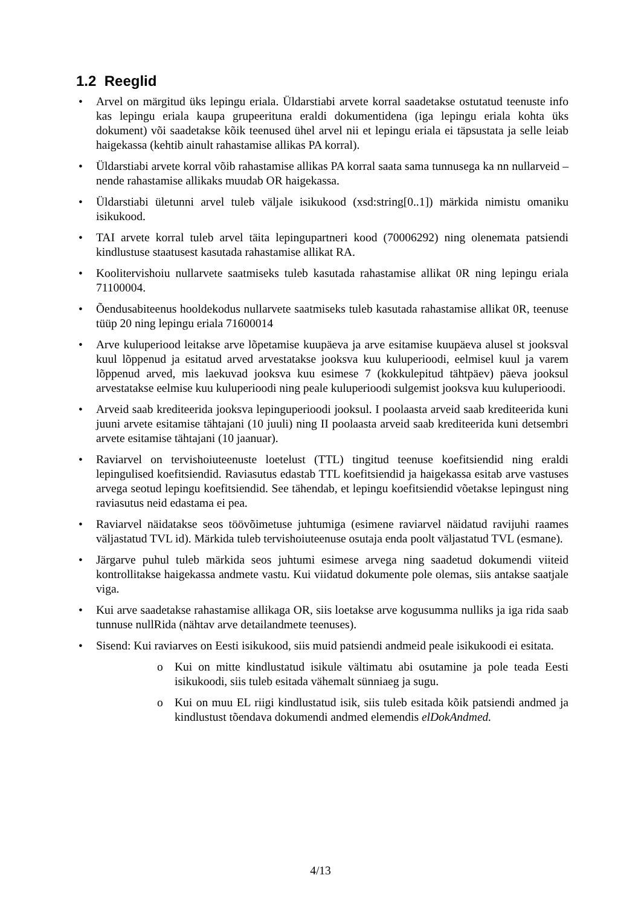1.2 Reeglid
• Arvel on märgitud üks lepingu eriala. Üldarstiabi arvete korral saadetakse ostutatud teenuste info kas lepingu eriala kaupa grupeerituna eraldi dokumentidena (iga lepingu eriala kohta üks dokument) või saadetakse kõik teenused ühel arvel nii et lepingu eriala ei täpsustata ja selle leiab haigekassa (kehtib ainult rahastamise allikas PA korral).
• Üldarstiabi arvete korral võib rahastamise allikas PA korral saata sama tunnusega ka nn nullarveid – nende rahastamise allikaks muudab OR haigekassa.
• Üldarstiabi ületunni arvel tuleb väljale isikukood (xsd:string[0..1]) märkida nimistu omaniku isikukood.
• TAI arvete korral tuleb arvel täita lepingupartneri kood (70006292) ning olenemata patsiendi kindlustuse staatusest kasutada rahastamise allikat RA.
• Koolitervishoiu nullarvete saatmiseks tuleb kasutada rahastamise allikat 0R ning lepingu eriala 71100004.
• Õendusabiteenus hooldekodus nullarvete saatmiseks tuleb kasutada rahastamise allikat 0R, teenuse tüüp 20 ning lepingu eriala 71600014
• Arve kuluperiood leitakse arve lõpetamise kuupäeva ja arve esitamise kuupäeva alusel st jooksval kuul lõppenud ja esitatud arved arvestatakse jooksva kuu kuluperioodi, eelmisel kuul ja varem lõppenud arved, mis laekuvad jooksva kuu esimese 7 (kokkulepitud tähtpäev) päeva jooksul arvestatakse eelmise kuu kuluperioodi ning peale kuluperioodi sulgemist jooksva kuu kuluperioodi.
• Arveid saab krediteerida jooksva lepinguperioodi jooksul. I poolaasta arveid saab krediteerida kuni juuni arvete esitamise tähtajani (10 juuli) ning II poolaasta arveid saab krediteerida kuni detsembri arvete esitamise tähtajani (10 jaanuar).
• Raviarvel on tervishoiuteenuste loetelust (TTL) tingitud teenuse koefitsiendid ning eraldi lepingulised koefitsiendid. Raviasutus edastab TTL koefitsiendid ja haigekassa esitab arve vastuses arvega seotud lepingu koefitsiendid. See tähendab, et lepingu koefitsiendid võetakse lepingust ning raviasutus neid edastama ei pea.
• Raviarvel näidatakse seos töövõimetuse juhtumiga (esimene raviarvel näidatud ravijuhi raames väljastatud TVL id). Märkida tuleb tervishoiuteenuse osutaja enda poolt väljastatud TVL (esmane).
• Järgarve puhul tuleb märkida seos juhtumi esimese arvega ning saadetud dokumendi viiteid kontrollitakse haigekassa andmete vastu. Kui viidatud dokumente pole olemas, siis antakse saatjale viga.
• Kui arve saadetakse rahastamise allikaga OR, siis loetakse arve kogusumma nulliks ja iga rida saab tunnuse nullRida (nähtav arve detailandmete teenuses).
• Sisend: Kui raviarves on Eesti isikukood, siis muid patsiendi andmeid peale isikukoodi ei esitata.
o Kui on mitte kindlustatud isikule vältimatu abi osutamine ja pole teada Eesti isikukoodi, siis tuleb esitada vähemalt sünniaeg ja sugu.
o Kui on muu EL riigi kindlustatud isik, siis tuleb esitada kõik patsiendi andmed ja kindlustust tõendava dokumendi andmed elemendis elDokAndmed.
4/13